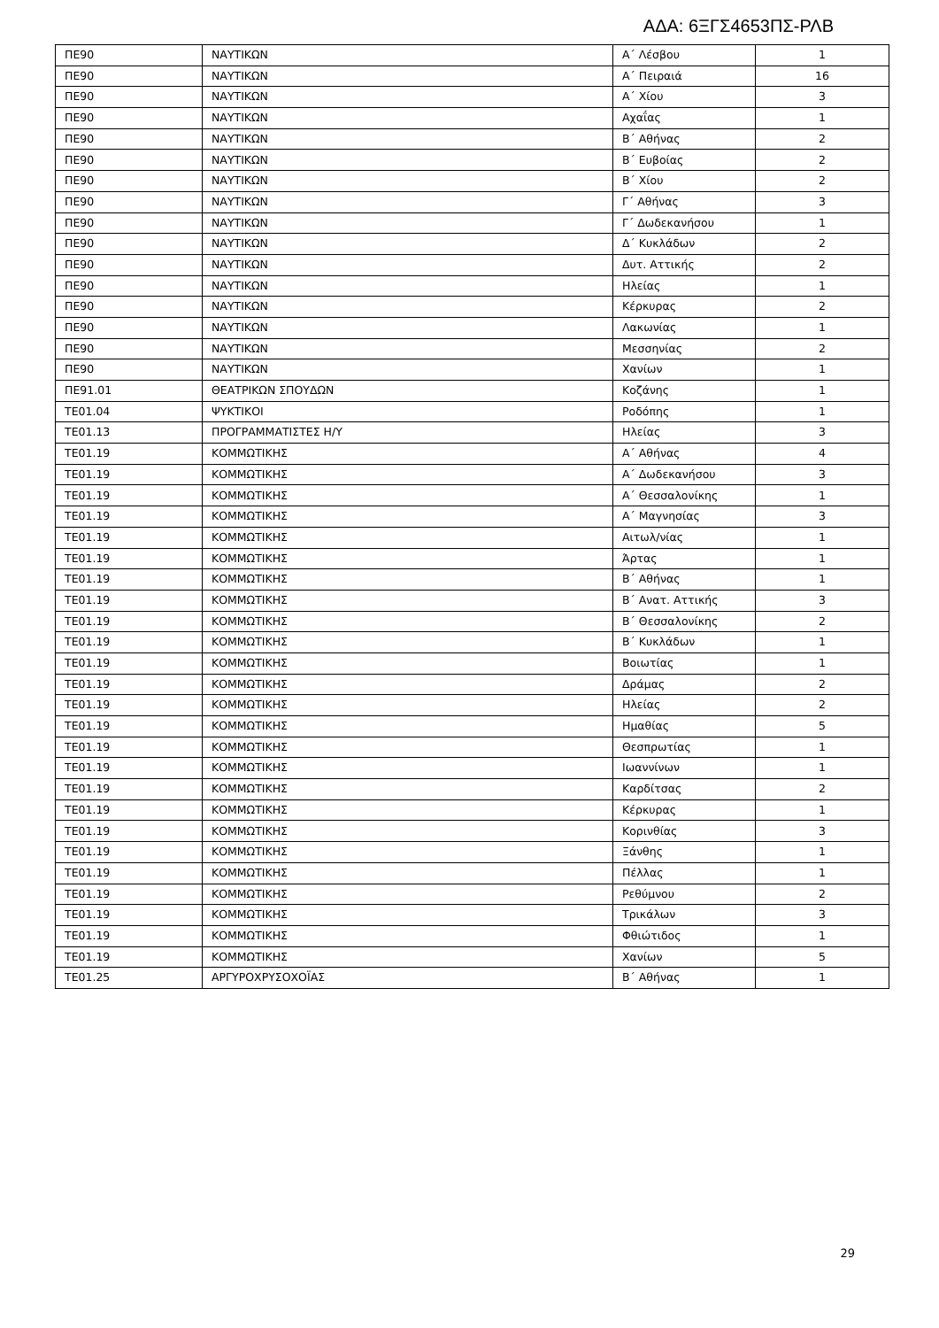ΑΔΑ: 6ΞΓΣ4653ΠΣ-ΡΛΒ
| ΠΕ90 | ΝΑΥΤΙΚΩΝ | Α΄ Λέσβου | 1 |
| ΠΕ90 | ΝΑΥΤΙΚΩΝ | Α΄ Πειραιά | 16 |
| ΠΕ90 | ΝΑΥΤΙΚΩΝ | Α΄ Χίου | 3 |
| ΠΕ90 | ΝΑΥΤΙΚΩΝ | Αχαΐας | 1 |
| ΠΕ90 | ΝΑΥΤΙΚΩΝ | Β΄ Αθήνας | 2 |
| ΠΕ90 | ΝΑΥΤΙΚΩΝ | Β΄ Ευβοίας | 2 |
| ΠΕ90 | ΝΑΥΤΙΚΩΝ | Β΄ Χίου | 2 |
| ΠΕ90 | ΝΑΥΤΙΚΩΝ | Γ΄ Αθήνας | 3 |
| ΠΕ90 | ΝΑΥΤΙΚΩΝ | Γ΄ Δωδεκανήσου | 1 |
| ΠΕ90 | ΝΑΥΤΙΚΩΝ | Δ΄ Κυκλάδων | 2 |
| ΠΕ90 | ΝΑΥΤΙΚΩΝ | Δυτ. Αττικής | 2 |
| ΠΕ90 | ΝΑΥΤΙΚΩΝ | Ηλείας | 1 |
| ΠΕ90 | ΝΑΥΤΙΚΩΝ | Κέρκυρας | 2 |
| ΠΕ90 | ΝΑΥΤΙΚΩΝ | Λακωνίας | 1 |
| ΠΕ90 | ΝΑΥΤΙΚΩΝ | Μεσσηνίας | 2 |
| ΠΕ90 | ΝΑΥΤΙΚΩΝ | Χανίων | 1 |
| ΠΕ91.01 | ΘΕΑΤΡΙΚΩΝ ΣΠΟΥΔΩΝ | Κοζάνης | 1 |
| ΤΕ01.04 | ΨΥΚΤΙΚΟΙ | Ροδόπης | 1 |
| ΤΕ01.13 | ΠΡΟΓΡΑΜΜΑΤΙΣΤΕΣ Η/Υ | Ηλείας | 3 |
| ΤΕ01.19 | ΚΟΜΜΩΤΙΚΗΣ | Α΄ Αθήνας | 4 |
| ΤΕ01.19 | ΚΟΜΜΩΤΙΚΗΣ | Α΄ Δωδεκανήσου | 3 |
| ΤΕ01.19 | ΚΟΜΜΩΤΙΚΗΣ | Α΄ Θεσσαλονίκης | 1 |
| ΤΕ01.19 | ΚΟΜΜΩΤΙΚΗΣ | Α΄ Μαγνησίας | 3 |
| ΤΕ01.19 | ΚΟΜΜΩΤΙΚΗΣ | Αιτωλ/νίας | 1 |
| ΤΕ01.19 | ΚΟΜΜΩΤΙΚΗΣ | Άρτας | 1 |
| ΤΕ01.19 | ΚΟΜΜΩΤΙΚΗΣ | Β΄ Αθήνας | 1 |
| ΤΕ01.19 | ΚΟΜΜΩΤΙΚΗΣ | Β΄ Ανατ. Αττικής | 3 |
| ΤΕ01.19 | ΚΟΜΜΩΤΙΚΗΣ | Β΄ Θεσσαλονίκης | 2 |
| ΤΕ01.19 | ΚΟΜΜΩΤΙΚΗΣ | Β΄ Κυκλάδων | 1 |
| ΤΕ01.19 | ΚΟΜΜΩΤΙΚΗΣ | Βοιωτίας | 1 |
| ΤΕ01.19 | ΚΟΜΜΩΤΙΚΗΣ | Δράμας | 2 |
| ΤΕ01.19 | ΚΟΜΜΩΤΙΚΗΣ | Ηλείας | 2 |
| ΤΕ01.19 | ΚΟΜΜΩΤΙΚΗΣ | Ημαθίας | 5 |
| ΤΕ01.19 | ΚΟΜΜΩΤΙΚΗΣ | Θεσπρωτίας | 1 |
| ΤΕ01.19 | ΚΟΜΜΩΤΙΚΗΣ | Ιωαννίνων | 1 |
| ΤΕ01.19 | ΚΟΜΜΩΤΙΚΗΣ | Καρδίτσας | 2 |
| ΤΕ01.19 | ΚΟΜΜΩΤΙΚΗΣ | Κέρκυρας | 1 |
| ΤΕ01.19 | ΚΟΜΜΩΤΙΚΗΣ | Κορινθίας | 3 |
| ΤΕ01.19 | ΚΟΜΜΩΤΙΚΗΣ | Ξάνθης | 1 |
| ΤΕ01.19 | ΚΟΜΜΩΤΙΚΗΣ | Πέλλας | 1 |
| ΤΕ01.19 | ΚΟΜΜΩΤΙΚΗΣ | Ρεθύμνου | 2 |
| ΤΕ01.19 | ΚΟΜΜΩΤΙΚΗΣ | Τρικάλων | 3 |
| ΤΕ01.19 | ΚΟΜΜΩΤΙΚΗΣ | Φθιώτιδος | 1 |
| ΤΕ01.19 | ΚΟΜΜΩΤΙΚΗΣ | Χανίων | 5 |
| ΤΕ01.25 | ΑΡΓΥΡΟΧΡΥΣΟΧΟΪΑΣ | Β΄ Αθήνας | 1 |
29